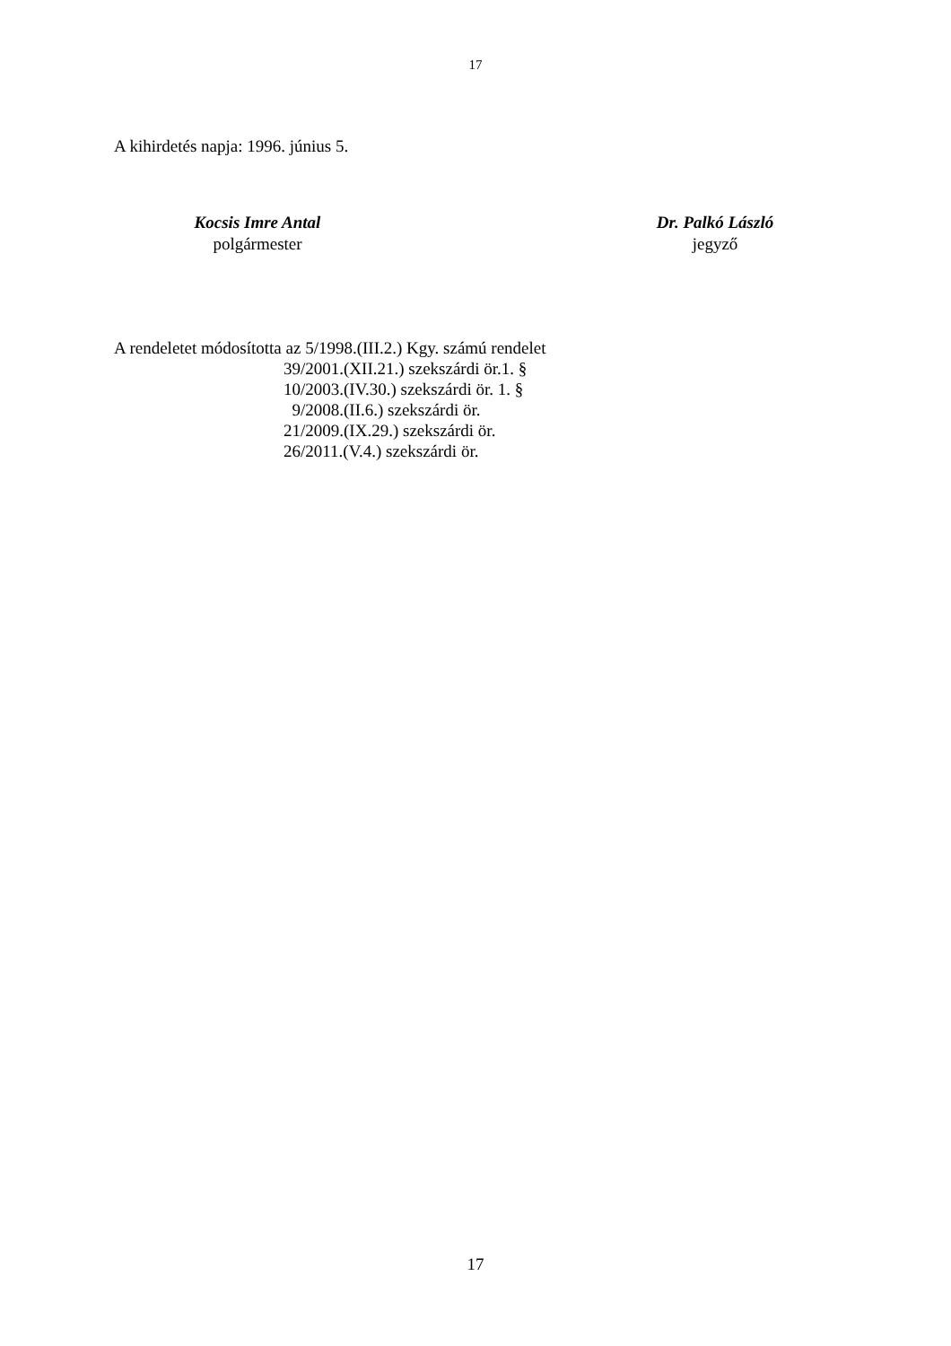17
A kihirdetés napja: 1996. június 5.
Kocsis Imre Antal
polgármester
Dr. Palkó László
jegyző
A rendeletet módosította az 5/1998.(III.2.) Kgy. számú rendelet
39/2001.(XII.21.) szekszárdi ör.1. §
10/2003.(IV.30.) szekszárdi ör. 1. §
9/2008.(II.6.) szekszárdi ör.
21/2009.(IX.29.) szekszárdi ör.
26/2011.(V.4.) szekszárdi ör.
17